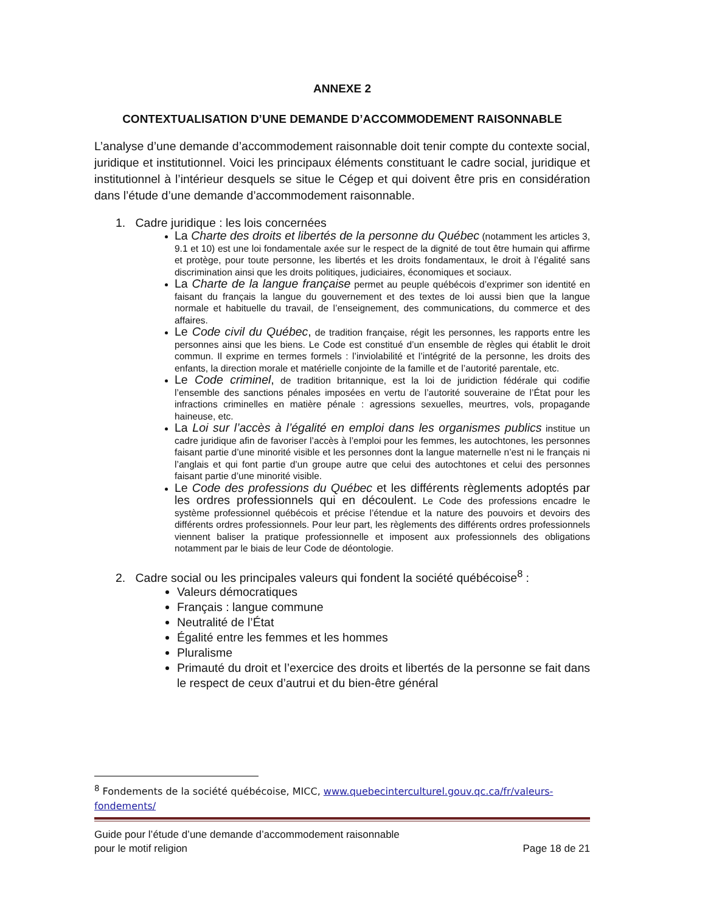ANNEXE 2
CONTEXTUALISATION D’UNE DEMANDE D’ACCOMMODEMENT RAISONNABLE
L’analyse d’une demande d’accommodement raisonnable doit tenir compte du contexte social, juridique et institutionnel. Voici les principaux éléments constituant le cadre social, juridique et institutionnel à l’intérieur desquels se situe le Cégep et qui doivent être pris en considération dans l’étude d’une demande d’accommodement raisonnable.
1. Cadre juridique : les lois concernées
La Charte des droits et libertés de la personne du Québec (notamment les articles 3, 9.1 et 10) est une loi fondamentale axée sur le respect de la dignité de tout être humain qui affirme et protège, pour toute personne, les libertés et les droits fondamentaux, le droit à l’égalité sans discrimination ainsi que les droits politiques, judiciaires, économiques et sociaux.
La Charte de la langue française permet au peuple québécois d’exprimer son identité en faisant du français la langue du gouvernement et des textes de loi aussi bien que la langue normale et habituelle du travail, de l’enseignement, des communications, du commerce et des affaires.
Le Code civil du Québec, de tradition française, régit les personnes, les rapports entre les personnes ainsi que les biens. Le Code est constitué d’un ensemble de règles qui établit le droit commun. Il exprime en termes formels : l’inviolabilité et l’intégrité de la personne, les droits des enfants, la direction morale et matérielle conjointe de la famille et de l’autorité parentale, etc.
Le Code criminel, de tradition britannique, est la loi de juridiction fédérale qui codifie l’ensemble des sanctions pénales imposées en vertu de l’autorité souveraine de l’État pour les infractions criminelles en matière pénale : agressions sexuelles, meurtres, vols, propagande haineuse, etc.
La Loi sur l’accès à l’égalité en emploi dans les organismes publics institue un cadre juridique afin de favoriser l’accès à l’emploi pour les femmes, les autochtones, les personnes faisant partie d’une minorité visible et les personnes dont la langue maternelle n’est ni le français ni l’anglais et qui font partie d’un groupe autre que celui des autochtones et celui des personnes faisant partie d’une minorité visible.
Le Code des professions du Québec et les différents règlements adoptés par les ordres professionnels qui en découlent. Le Code des professions encadre le système professionnel québécois et précise l’étendue et la nature des pouvoirs et devoirs des différents ordres professionnels. Pour leur part, les règlements des différents ordres professionnels viennent baliser la pratique professionnelle et imposent aux professionnels des obligations notamment par le biais de leur Code de déontologie.
2. Cadre social ou les principales valeurs qui fondent la société québécoise<sup>8</sup> :
Valeurs démocratiques
Français : langue commune
Neutralité de l’État
Égalité entre les femmes et les hommes
Pluralisme
Primauté du droit et l’exercice des droits et libertés de la personne se fait dans le respect de ceux d’autrui et du bien-être général
<sup>8</sup> Fondements de la société québécoise, MICC, www.quebecinterculturel.gouv.qc.ca/fr/valeurs-fondements/
Guide pour l’étude d’une demande d’accommodement raisonnable
pour le motif religion
Page 18 de 21